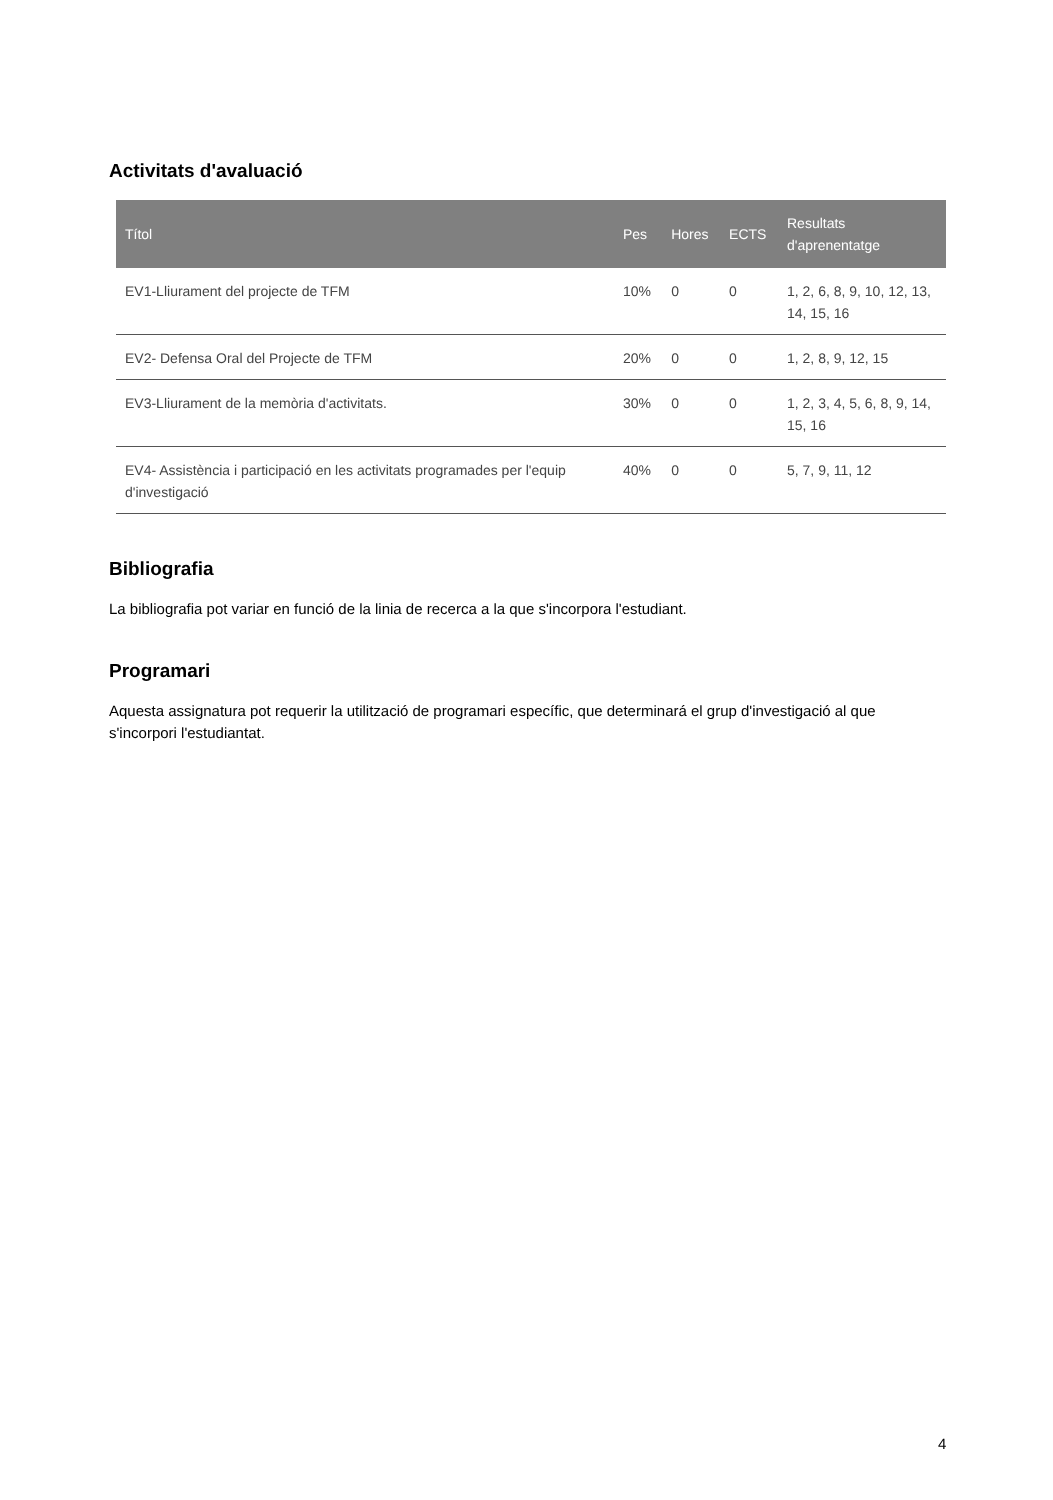Activitats d'avaluació
| Títol | Pes | Hores | ECTS | Resultats d'aprenentatge |
| --- | --- | --- | --- | --- |
| EV1-Lliurament del projecte de TFM | 10% | 0 | 0 | 1, 2, 6, 8, 9, 10, 12, 13, 14, 15, 16 |
| EV2- Defensa Oral del Projecte de TFM | 20% | 0 | 0 | 1, 2, 8, 9, 12, 15 |
| EV3-Lliurament de la memòria d'activitats. | 30% | 0 | 0 | 1, 2, 3, 4, 5, 6, 8, 9, 14, 15, 16 |
| EV4- Assistència i participació en les activitats programades per l'equip d'investigació | 40% | 0 | 0 | 5, 7, 9, 11, 12 |
Bibliografia
La bibliografia pot variar en funció de la linia de recerca a la que s'incorpora l'estudiant.
Programari
Aquesta assignatura pot requerir la utilització de programari específic, que determinará el grup d'investigació al que s'incorpori l'estudiantat.
4